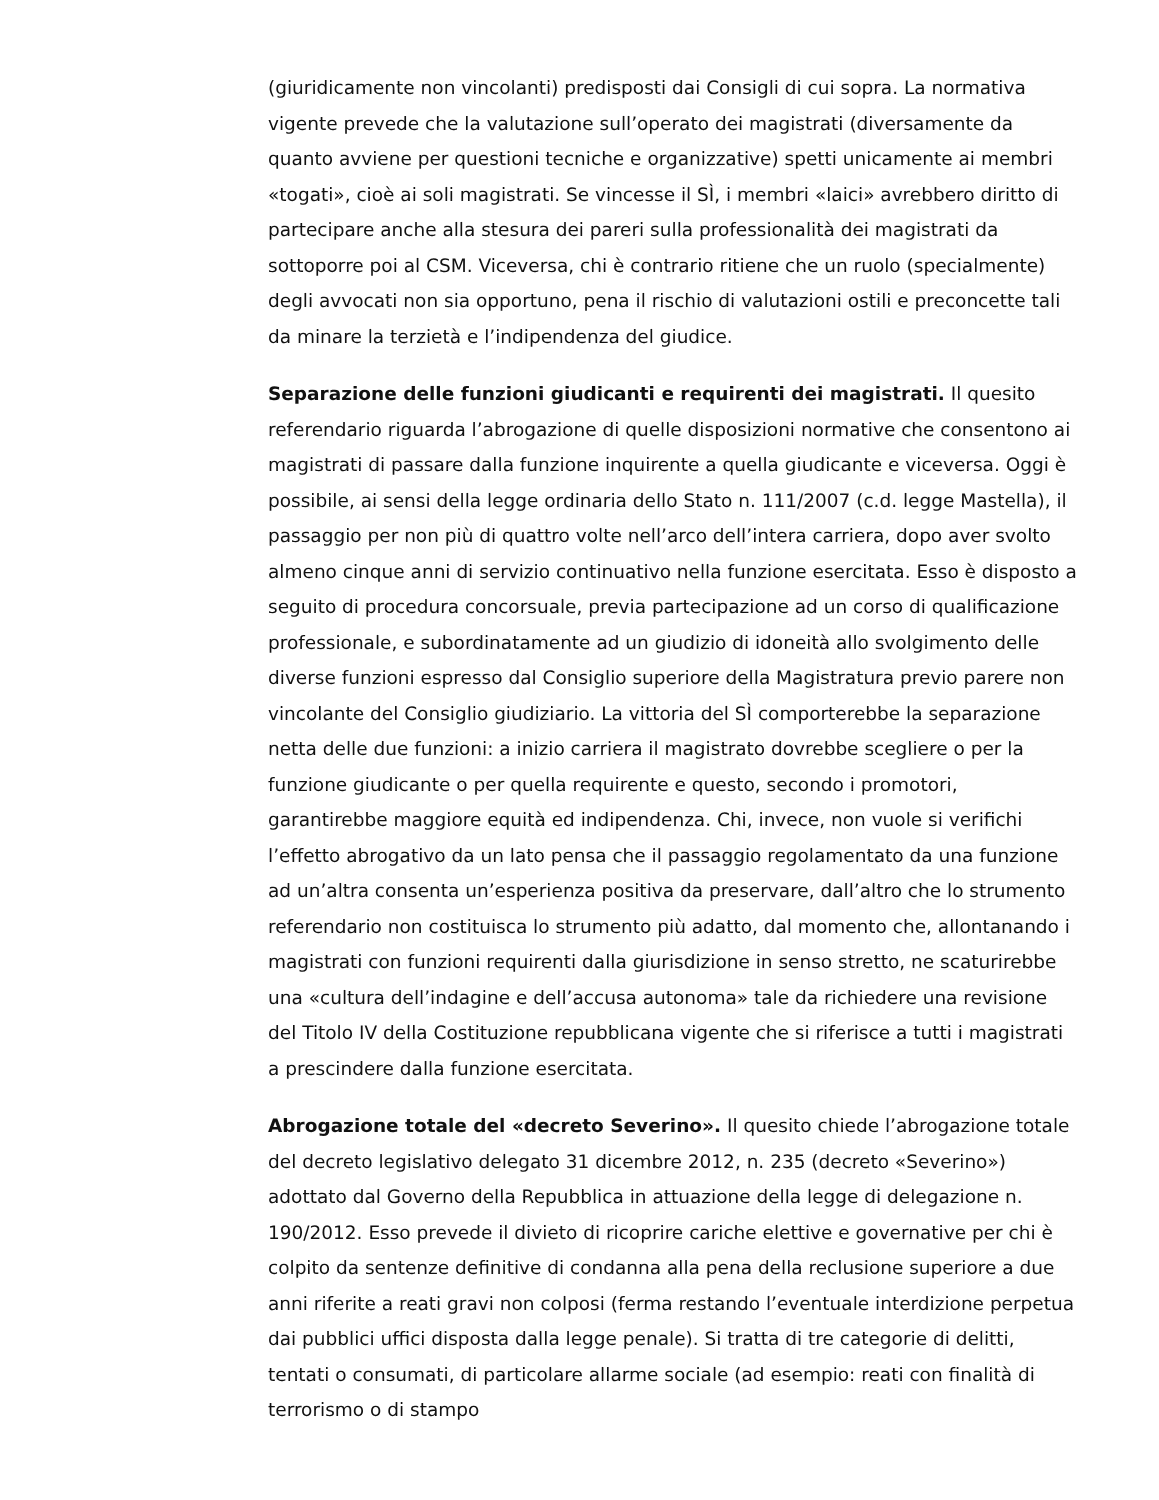(giuridicamente non vincolanti) predisposti dai Consigli di cui sopra. La normativa vigente prevede che la valutazione sull’operato dei magistrati (diversamente da quanto avviene per questioni tecniche e organizzative) spetti unicamente ai membri «togati», cioè ai soli magistrati. Se vincesse il SÌ, i membri «laici» avrebbero diritto di partecipare anche alla stesura dei pareri sulla professionalità dei magistrati da sottoporre poi al CSM. Viceversa, chi è contrario ritiene che un ruolo (specialmente) degli avvocati non sia opportuno, pena il rischio di valutazioni ostili e preconcette tali da minare la terzietà e l’indipendenza del giudice.
Separazione delle funzioni giudicanti e requirenti dei magistrati. Il quesito referendario riguarda l’abrogazione di quelle disposizioni normative che consentono ai magistrati di passare dalla funzione inquirente a quella giudicante e viceversa. Oggi è possibile, ai sensi della legge ordinaria dello Stato n. 111/2007 (c.d. legge Mastella), il passaggio per non più di quattro volte nell’arco dell’intera carriera, dopo aver svolto almeno cinque anni di servizio continuativo nella funzione esercitata. Esso è disposto a seguito di procedura concorsuale, previa partecipazione ad un corso di qualificazione professionale, e subordinatamente ad un giudizio di idoneità allo svolgimento delle diverse funzioni espresso dal Consiglio superiore della Magistratura previo parere non vincolante del Consiglio giudiziario. La vittoria del SÌ comporterebbe la separazione netta delle due funzioni: a inizio carriera il magistrato dovrebbe scegliere o per la funzione giudicante o per quella requirente e questo, secondo i promotori, garantirebbe maggiore equità ed indipendenza. Chi, invece, non vuole si verifichi l’effetto abrogativo da un lato pensa che il passaggio regolamentato da una funzione ad un’altra consenta un’esperienza positiva da preservare, dall’altro che lo strumento referendario non costituisca lo strumento più adatto, dal momento che, allontanando i magistrati con funzioni requirenti dalla giurisdizione in senso stretto, ne scaturirebbe una «cultura dell’indagine e dell’accusa autonoma» tale da richiedere una revisione del Titolo IV della Costituzione repubblicana vigente che si riferisce a tutti i magistrati a prescindere dalla funzione esercitata.
Abrogazione totale del «decreto Severino». Il quesito chiede l’abrogazione totale del decreto legislativo delegato 31 dicembre 2012, n. 235 (decreto «Severino») adottato dal Governo della Repubblica in attuazione della legge di delegazione n. 190/2012. Esso prevede il divieto di ricoprire cariche elettive e governative per chi è colpito da sentenze definitive di condanna alla pena della reclusione superiore a due anni riferite a reati gravi non colposi (ferma restando l’eventuale interdizione perpetua dai pubblici uffici disposta dalla legge penale). Si tratta di tre categorie di delitti, tentati o consumati, di particolare allarme sociale (ad esempio: reati con finalità di terrorismo o di stampo